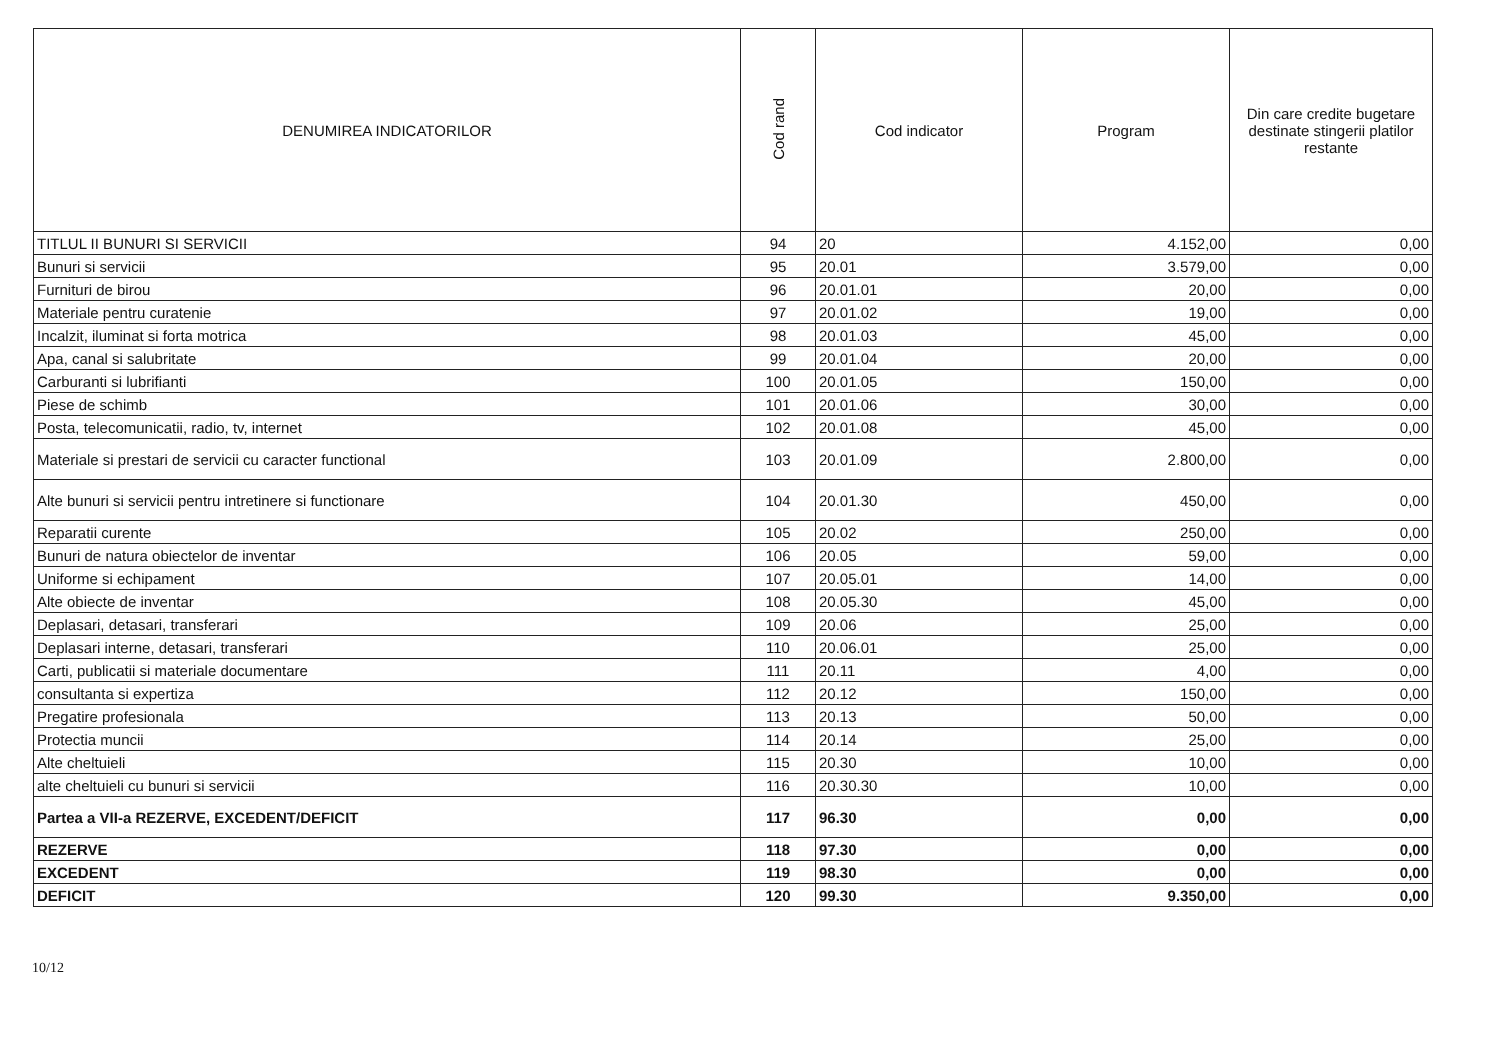| DENUMIREA INDICATORILOR | Cod rand | Cod indicator | Program | Din care credite bugetare destinate stingerii platilor restante |
| --- | --- | --- | --- | --- |
| TITLUL II BUNURI SI SERVICII | 94 | 20 | 4.152,00 | 0,00 |
| Bunuri si servicii | 95 | 20.01 | 3.579,00 | 0,00 |
| Furnituri de birou | 96 | 20.01.01 | 20,00 | 0,00 |
| Materiale pentru curatenie | 97 | 20.01.02 | 19,00 | 0,00 |
| Incalzit, iluminat si forta motrica | 98 | 20.01.03 | 45,00 | 0,00 |
| Apa, canal si salubritate | 99 | 20.01.04 | 20,00 | 0,00 |
| Carburanti si lubrifianti | 100 | 20.01.05 | 150,00 | 0,00 |
| Piese de schimb | 101 | 20.01.06 | 30,00 | 0,00 |
| Posta, telecomunicatii, radio, tv, internet | 102 | 20.01.08 | 45,00 | 0,00 |
| Materiale si prestari de servicii cu caracter functional | 103 | 20.01.09 | 2.800,00 | 0,00 |
| Alte bunuri si servicii pentru intretinere si functionare | 104 | 20.01.30 | 450,00 | 0,00 |
| Reparatii curente | 105 | 20.02 | 250,00 | 0,00 |
| Bunuri de natura obiectelor de inventar | 106 | 20.05 | 59,00 | 0,00 |
| Uniforme si echipament | 107 | 20.05.01 | 14,00 | 0,00 |
| Alte obiecte de inventar | 108 | 20.05.30 | 45,00 | 0,00 |
| Deplasari, detasari, transferari | 109 | 20.06 | 25,00 | 0,00 |
| Deplasari interne, detasari, transferari | 110 | 20.06.01 | 25,00 | 0,00 |
| Carti, publicatii si materiale documentare | 111 | 20.11 | 4,00 | 0,00 |
| consultanta si expertiza | 112 | 20.12 | 150,00 | 0,00 |
| Pregatire profesionala | 113 | 20.13 | 50,00 | 0,00 |
| Protectia muncii | 114 | 20.14 | 25,00 | 0,00 |
| Alte cheltuieli | 115 | 20.30 | 10,00 | 0,00 |
| alte cheltuieli cu bunuri si servicii | 116 | 20.30.30 | 10,00 | 0,00 |
| Partea a VII-a REZERVE, EXCEDENT/DEFICIT | 117 | 96.30 | 0,00 | 0,00 |
| REZERVE | 118 | 97.30 | 0,00 | 0,00 |
| EXCEDENT | 119 | 98.30 | 0,00 | 0,00 |
| DEFICIT | 120 | 99.30 | 9.350,00 | 0,00 |
10/12